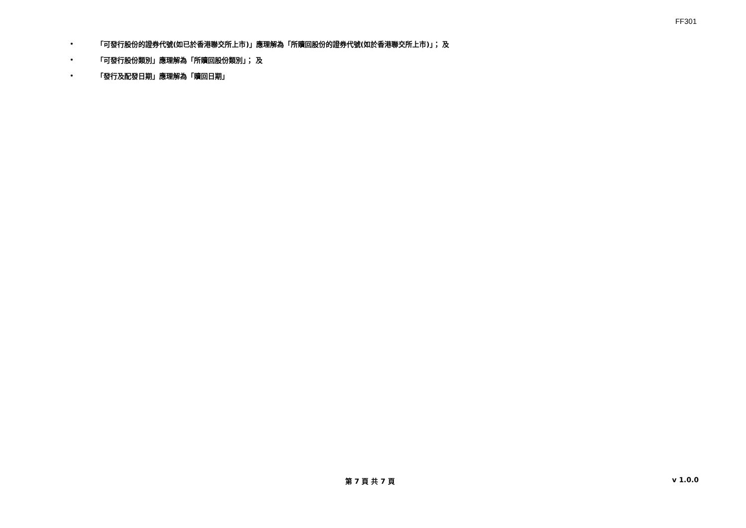FF301
• 「可發行股份的證券代號(如已於香港聯交所上市)」應理解為「所贖回股份的證券代號(如於香港聯交所上市)」； 及
• 「可發行股份類別」應理解為「所贖回股份類別」； 及
• 「發行及配發日期」應理解為「贖回日期」
第 7 頁 共 7 頁 v 1.0.0